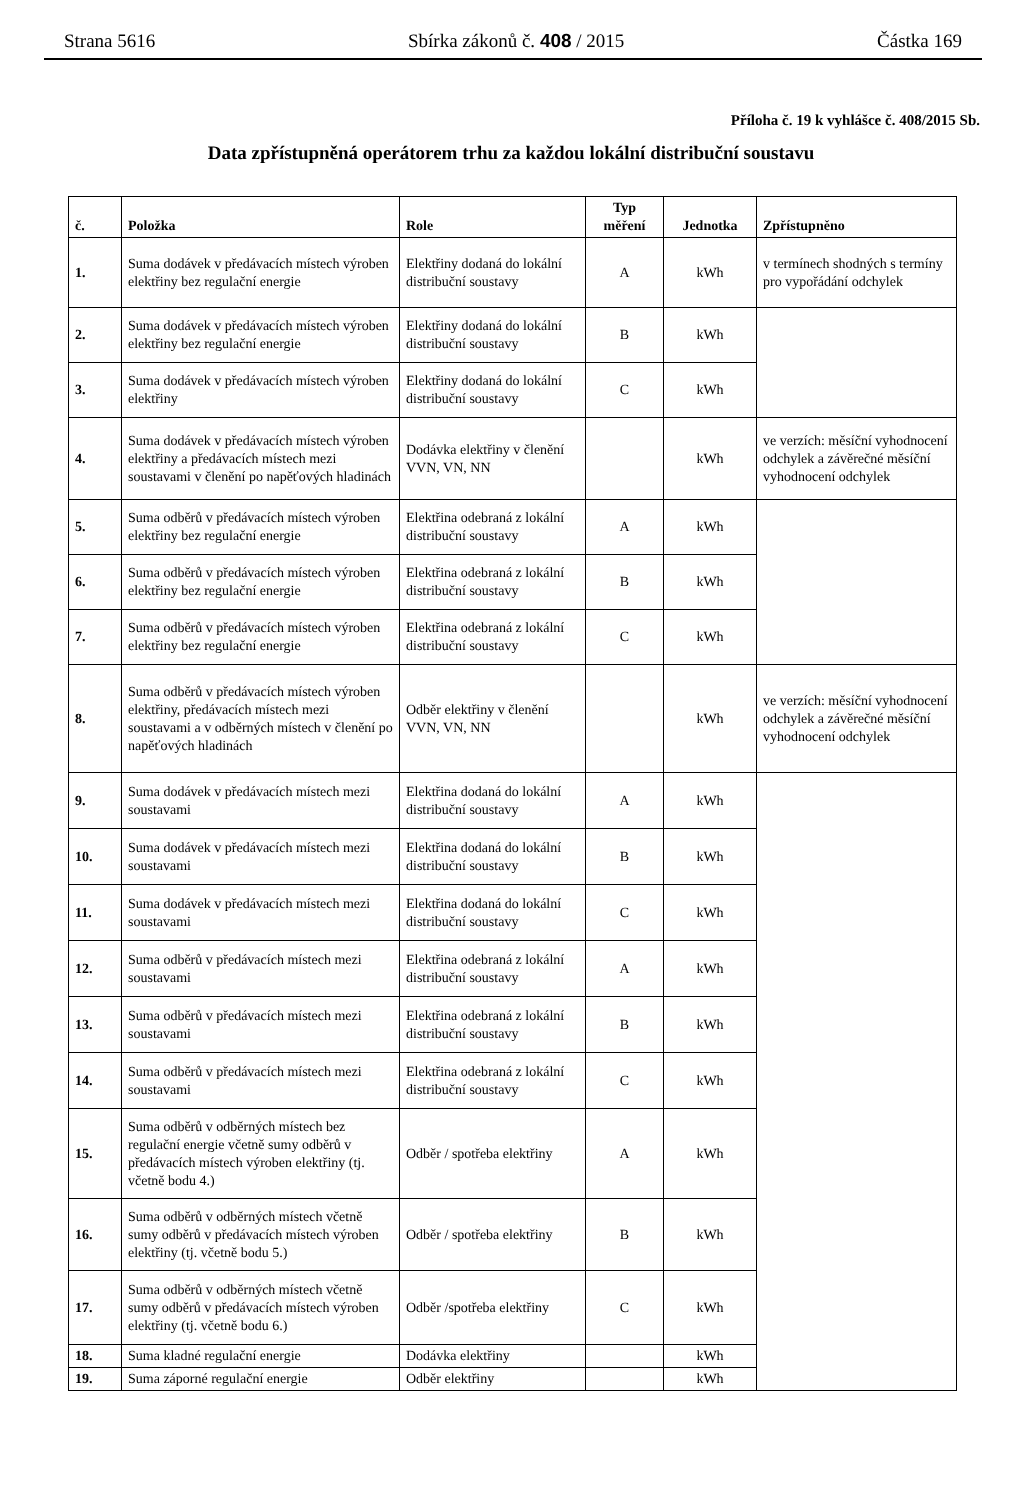Strana 5616 Sbírka zákonů č. 408 / 2015 Částka 169
Příloha č. 19 k vyhlášce č. 408/2015 Sb.
Data zpřístupněná operátorem trhu za každou lokální distribuční soustavu
| č. | Položka | Role | Typ měření | Jednotka | Zpřístupněno |
| --- | --- | --- | --- | --- | --- |
| 1. | Suma dodávek v předávacích místech výroben elektřiny bez regulační energie | Elektřiny dodaná do lokální distribuční soustavy | A | kWh | v termínech shodných s termíny pro vypořádání odchylek |
| 2. | Suma dodávek v předávacích místech výroben elektřiny bez regulační energie | Elektřiny dodaná do lokální distribuční soustavy | B | kWh | |
| 3. | Suma dodávek v předávacích místech výroben elektřiny | Elektřiny dodaná do lokální distribuční soustavy | C | kWh | |
| 4. | Suma dodávek v předávacích místech výroben elektřiny a předávacích místech mezi soustavami v členění po napěťových hladinách | Dodávka elektřiny v členění VVN, VN, NN | | kWh | ve verzích: měsíční vyhodnocení odchylek a závěrečné měsíční vyhodnocení odchylek |
| 5. | Suma odběrů v předávacích místech výroben elektřiny bez regulační energie | Elektřina odebraná z lokální distribuční soustavy | A | kWh | |
| 6. | Suma odběrů v předávacích místech výroben elektřiny bez regulační energie | Elektřina odebraná z lokální distribuční soustavy | B | kWh | |
| 7. | Suma odběrů v předávacích místech výroben elektřiny bez regulační energie | Elektřina odebraná z lokální distribuční soustavy | C | kWh | |
| 8. | Suma odběrů v předávacích místech výroben elektřiny, předávacích místech mezi soustavami a v odběrných místech v členění po napěťových hladinách | Odběr elektřiny v členění VVN, VN, NN | | kWh | ve verzích: měsíční vyhodnocení odchylek a závěrečné měsíční vyhodnocení odchylek |
| 9. | Suma dodávek v předávacích místech mezi soustavami | Elektřina dodaná do lokální distribuční soustavy | A | kWh | |
| 10. | Suma dodávek v předávacích místech mezi soustavami | Elektřina dodaná do lokální distribuční soustavy | B | kWh | |
| 11. | Suma dodávek v předávacích místech mezi soustavami | Elektřina dodaná do lokální distribuční soustavy | C | kWh | |
| 12. | Suma odběrů v předávacích místech mezi soustavami | Elektřina odebraná z lokální distribuční soustavy | A | kWh | |
| 13. | Suma odběrů v předávacích místech mezi soustavami | Elektřina odebraná z lokální distribuční soustavy | B | kWh | |
| 14. | Suma odběrů v předávacích místech mezi soustavami | Elektřina odebraná z lokální distribuční soustavy | C | kWh | |
| 15. | Suma odběrů v odběrných místech bez regulační energie včetně sumy odběrů v předávacích místech výroben elektřiny (tj. včetně bodu 4.) | Odběr / spotřeba elektřiny | A | kWh | |
| 16. | Suma odběrů v odběrných místech včetně sumy odběrů v předávacích místech výroben elektřiny (tj. včetně bodu 5.) | Odběr / spotřeba elektřiny | B | kWh | |
| 17. | Suma odběrů v odběrných místech včetně sumy odběrů v předávacích místech výroben elektřiny (tj. včetně bodu 6.) | Odběr /spotřeba elektřiny | C | kWh | |
| 18. | Suma kladné regulační energie | Dodávka elektřiny | | kWh | |
| 19. | Suma záporné regulační energie | Odběr elektřiny | | kWh | |